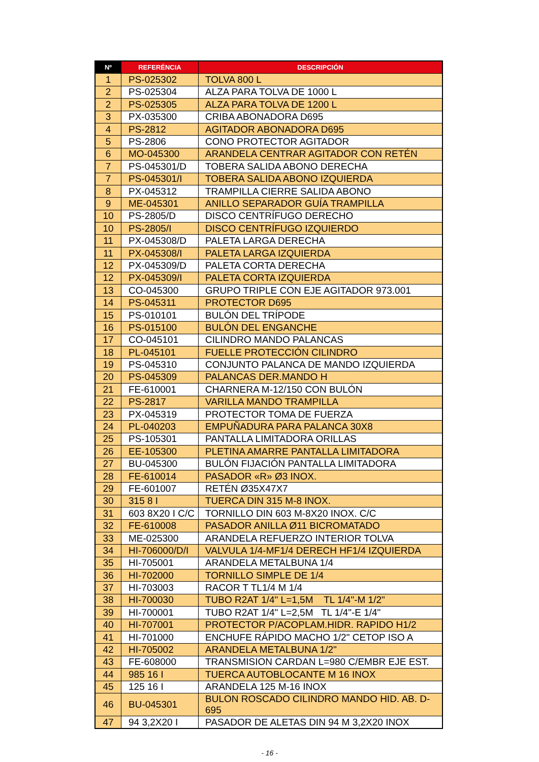| Nº | REFERÉNCIA | DESCRIPCIÓN |
| --- | --- | --- |
| 1 | PS-025302 | TOLVA 800 L |
| 2 | PS-025304 | ALZA PARA TOLVA DE 1000 L |
| 2 | PS-025305 | ALZA PARA TOLVA DE 1200 L |
| 3 | PX-035300 | CRIBA ABONADORA D695 |
| 4 | PS-2812 | AGITADOR ABONADORA D695 |
| 5 | PS-2806 | CONO PROTECTOR AGITADOR |
| 6 | MO-045300 | ARANDELA CENTRAR AGITADOR CON RETÉN |
| 7 | PS-045301/D | TOBERA SALIDA ABONO DERECHA |
| 7 | PS-045301/I | TOBERA SALIDA ABONO IZQUIERDA |
| 8 | PX-045312 | TRAMPILLA CIERRE SALIDA ABONO |
| 9 | ME-045301 | ANILLO SEPARADOR GUÍA TRAMPILLA |
| 10 | PS-2805/D | DISCO CENTRÍFUGO DERECHO |
| 10 | PS-2805/I | DISCO CENTRÍFUGO IZQUIERDO |
| 11 | PX-045308/D | PALETA LARGA DERECHA |
| 11 | PX-045308/I | PALETA LARGA IZQUIERDA |
| 12 | PX-045309/D | PALETA CORTA DERECHA |
| 12 | PX-045309/I | PALETA CORTA IZQUIERDA |
| 13 | CO-045300 | GRUPO TRIPLE CON EJE AGITADOR 973.001 |
| 14 | PS-045311 | PROTECTOR D695 |
| 15 | PS-010101 | BULÓN DEL TRÍPODE |
| 16 | PS-015100 | BULÓN DEL ENGANCHE |
| 17 | CO-045101 | CILINDRO MANDO PALANCAS |
| 18 | PL-045101 | FUELLE PROTECCIÓN CILINDRO |
| 19 | PS-045310 | CONJUNTO PALANCA DE MANDO IZQUIERDA |
| 20 | PS-045309 | PALANCAS DER.MANDO H |
| 21 | FE-610001 | CHARNERA M-12/150 CON BULÓN |
| 22 | PS-2817 | VARILLA MANDO TRAMPILLA |
| 23 | PX-045319 | PROTECTOR TOMA DE FUERZA |
| 24 | PL-040203 | EMPUÑADURA PARA PALANCA 30X8 |
| 25 | PS-105301 | PANTALLA LIMITADORA ORILLAS |
| 26 | EE-105300 | PLETINA AMARRE PANTALLA LIMITADORA |
| 27 | BU-045300 | BULÓN FIJACIÓN PANTALLA LIMITADORA |
| 28 | FE-610014 | PASADOR «R» Ø3 INOX. |
| 29 | FE-601007 | RETÉN Ø35X47X7 |
| 30 | 315 8 I | TUERCA DIN 315 M-8 INOX. |
| 31 | 603 8X20 I C/C | TORNILLO DIN 603 M-8X20 INOX. C/C |
| 32 | FE-610008 | PASADOR ANILLA Ø11 BICROMATADO |
| 33 | ME-025300 | ARANDELA REFUERZO INTERIOR TOLVA |
| 34 | HI-706000/D/I | VALVULA 1/4-MF1/4 DERECH HF1/4 IZQUIERDA |
| 35 | HI-705001 | ARANDELA METALBUNA 1/4 |
| 36 | HI-702000 | TORNILLO SIMPLE DE 1/4 |
| 37 | HI-703003 | RACOR T TL1/4 M 1/4 |
| 38 | HI-700030 | TUBO R2AT 1/4" L=1,5M TL 1/4"-M 1/2" |
| 39 | HI-700001 | TUBO R2AT 1/4" L=2,5M TL 1/4"-E 1/4" |
| 40 | HI-707001 | PROTECTOR P/ACOPLAM.HIDR. RAPIDO H1/2 |
| 41 | HI-701000 | ENCHUFE RÁPIDO MACHO 1/2" CETOP ISO A |
| 42 | HI-705002 | ARANDELA METALBUNA 1/2" |
| 43 | FE-608000 | TRANSMISION CARDAN L=980 C/EMBR EJE EST. |
| 44 | 985 16 I | TUERCA AUTOBLOCANTE M 16 INOX |
| 45 | 125 16 I | ARANDELA 125 M-16 INOX |
| 46 | BU-045301 | BULON ROSCADO CILINDRO MANDO HID. AB. D-695 |
| 47 | 94 3,2X20 I | PASADOR DE ALETAS DIN 94 M 3,2X20 INOX |
- 16 -